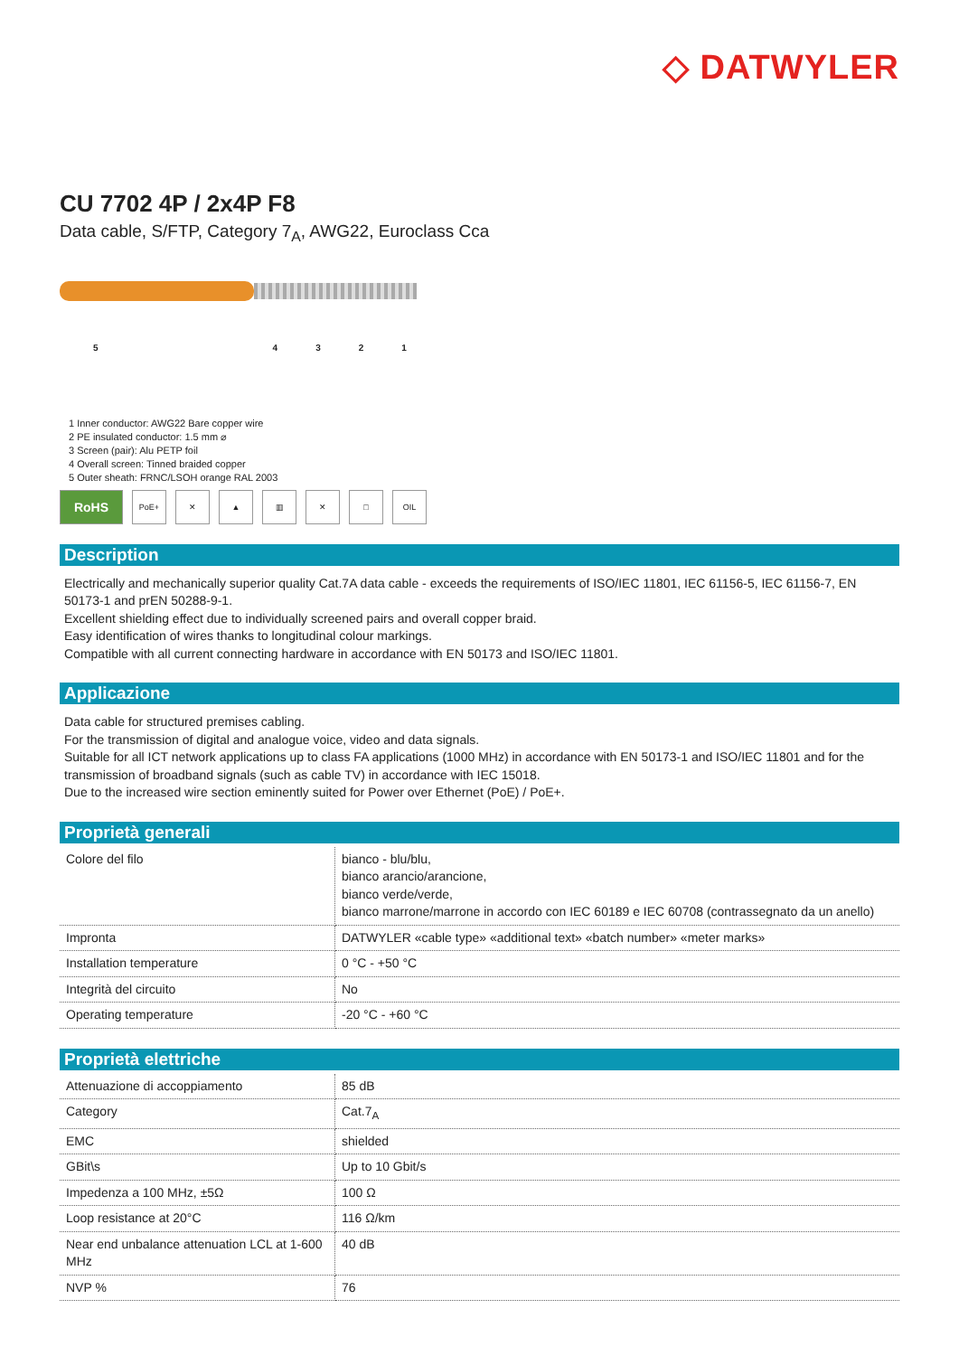◇ DATWYLER
CU 7702 4P / 2x4P F8
Data cable, S/FTP, Category 7<sub>A</sub>, AWG22, Euroclass Cca
54321
1 Inner conductor: AWG22 Bare copper wire
2 PE insulated conductor: 1.5 mm ⌀
3 Screen (pair): Alu PETP foil
4 Overall screen: Tinned braided copper
5 Outer sheath: FRNC/LSOH orange RAL 2003
RoHS
PoE+ ✕ ▲ ▥ ✕ □ OIL
Description
Electrically and mechanically superior quality Cat.7A data cable - exceeds the requirements of ISO/IEC 11801, IEC 61156-5, IEC 61156-7, EN 50173-1 and prEN 50288-9-1.
Excellent shielding effect due to individually screened pairs and overall copper braid.
Easy identification of wires thanks to longitudinal colour markings.
Compatible with all current connecting hardware in accordance with EN 50173 and ISO/IEC 11801.
Applicazione
Data cable for structured premises cabling.
For the transmission of digital and analogue voice, video and data signals.
Suitable for all ICT network applications up to class FA applications (1000 MHz) in accordance with EN 50173-1 and ISO/IEC 11801 and for the transmission of broadband signals (such as cable TV) in accordance with IEC 15018.
Due to the increased wire section eminently suited for Power over Ethernet (PoE) / PoE+.
Proprietà generali
| Colore del filo | bianco - blu/blu, bianco arancio/arancione, bianco verde/verde, bianco marrone/marrone in accordo con IEC 60189 e IEC 60708 (contrassegnato da un anello) |
| Impronta | DATWYLER «cable type» «additional text» «batch number» «meter marks» |
| Installation temperature | 0 °C - +50 °C |
| Integrità del circuito | No |
| Operating temperature | -20 °C - +60 °C |
Proprietà elettriche
| Attenuazione di accoppiamento | 85 dB |
| Category | Cat.7<sub>A</sub> |
| EMC | shielded |
| GBit\s | Up to 10 Gbit/s |
| Impedenza a 100 MHz, ±5Ω | 100 Ω |
| Loop resistance at 20°C | 116 Ω/km |
| Near end unbalance attenuation LCL at 1-600 MHz | 40 dB |
| NVP % | 76 |